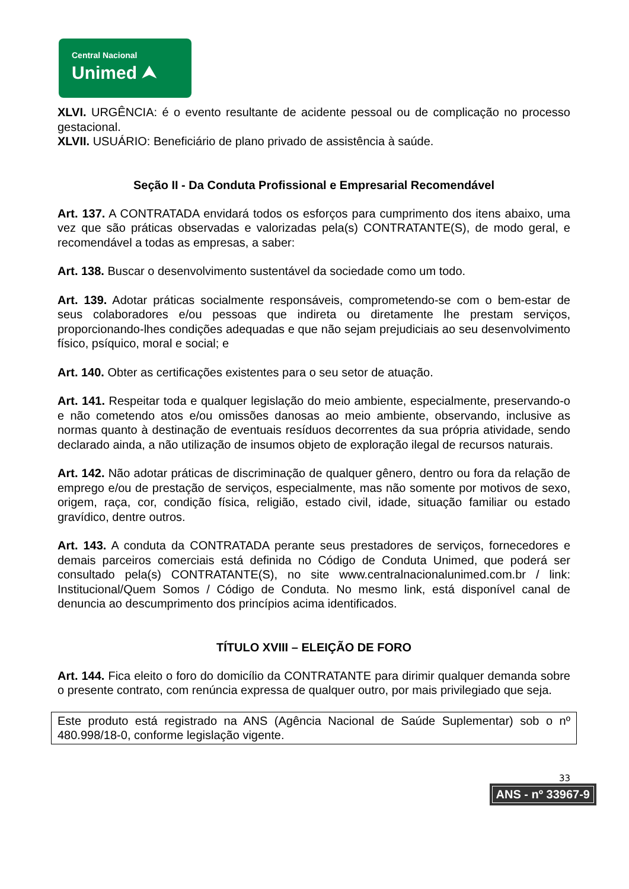Central Nacional
Unimed ⮝
XLVI. URGÊNCIA: é o evento resultante de acidente pessoal ou de complicação no processo gestacional.
XLVII. USUÁRIO: Beneficiário de plano privado de assistência à saúde.
Seção II - Da Conduta Profissional e Empresarial Recomendável
Art. 137. A CONTRATADA envidará todos os esforços para cumprimento dos itens abaixo, uma vez que são práticas observadas e valorizadas pela(s) CONTRATANTE(S), de modo geral, e recomendável a todas as empresas, a saber:
Art. 138. Buscar o desenvolvimento sustentável da sociedade como um todo.
Art. 139. Adotar práticas socialmente responsáveis, comprometendo-se com o bem-estar de seus colaboradores e/ou pessoas que indireta ou diretamente lhe prestam serviços, proporcionando-lhes condições adequadas e que não sejam prejudiciais ao seu desenvolvimento físico, psíquico, moral e social; e
Art. 140. Obter as certificações existentes para o seu setor de atuação.
Art. 141. Respeitar toda e qualquer legislação do meio ambiente, especialmente, preservando-o e não cometendo atos e/ou omissões danosas ao meio ambiente, observando, inclusive as normas quanto à destinação de eventuais resíduos decorrentes da sua própria atividade, sendo declarado ainda, a não utilização de insumos objeto de exploração ilegal de recursos naturais.
Art. 142. Não adotar práticas de discriminação de qualquer gênero, dentro ou fora da relação de emprego e/ou de prestação de serviços, especialmente, mas não somente por motivos de sexo, origem, raça, cor, condição física, religião, estado civil, idade, situação familiar ou estado gravídico, dentre outros.
Art. 143. A conduta da CONTRATADA perante seus prestadores de serviços, fornecedores e demais parceiros comerciais está definida no Código de Conduta Unimed, que poderá ser consultado pela(s) CONTRATANTE(S), no site www.centralnacionalunimed.com.br / link: Institucional/Quem Somos / Código de Conduta. No mesmo link, está disponível canal de denuncia ao descumprimento dos princípios acima identificados.
TÍTULO XVIII – ELEIÇÃO DE FORO
Art. 144. Fica eleito o foro do domicílio da CONTRATANTE para dirimir qualquer demanda sobre o presente contrato, com renúncia expressa de qualquer outro, por mais privilegiado que seja.
Este produto está registrado na ANS (Agência Nacional de Saúde Suplementar) sob o nº 480.998/18-0, conforme legislação vigente.
33
ANS - nº 33967-9